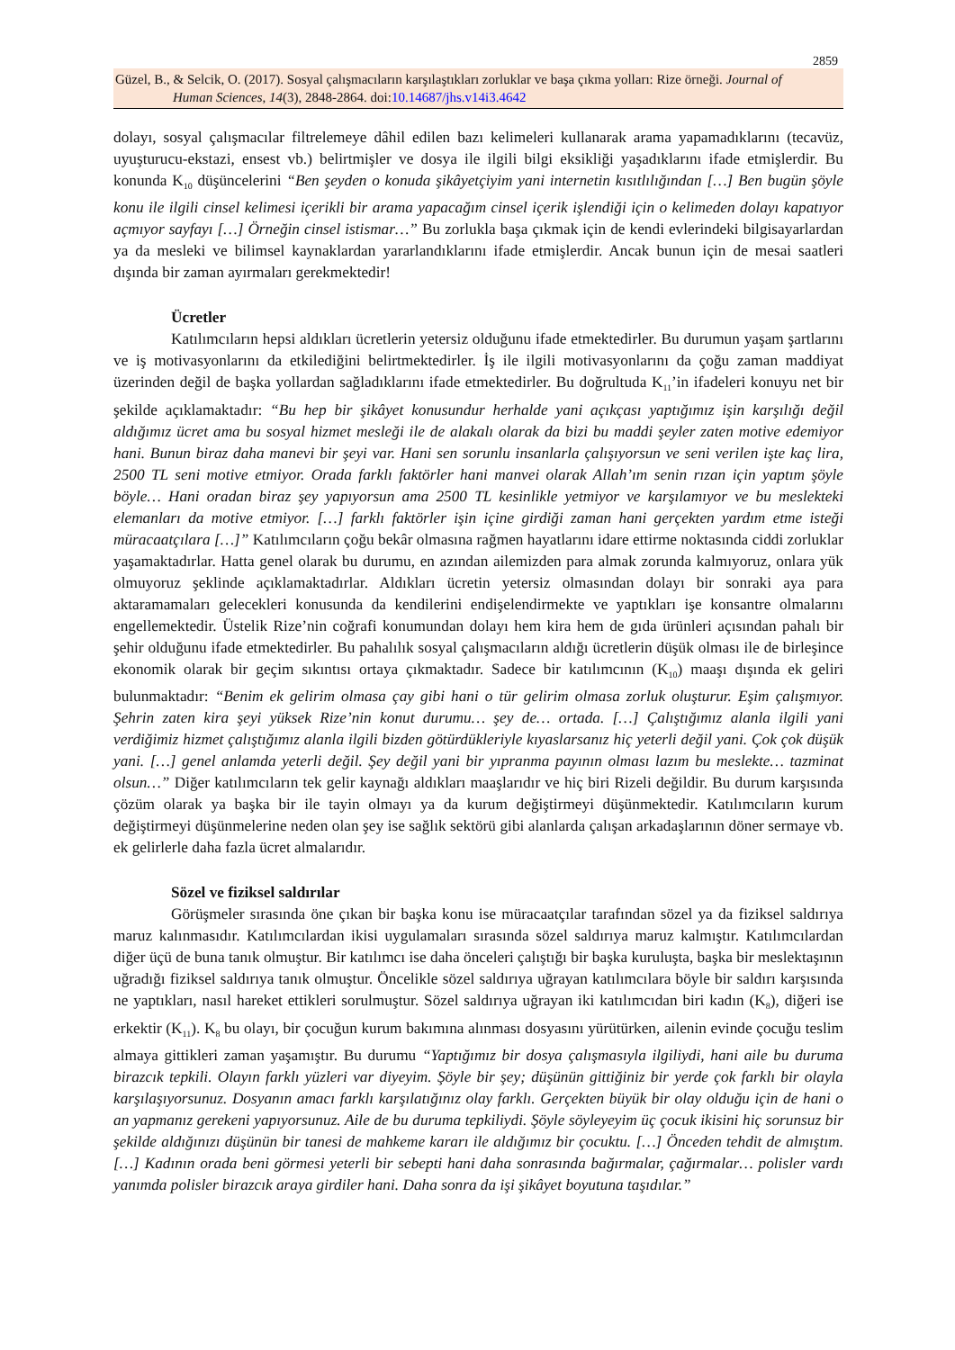2859
Güzel, B., & Selcik, O. (2017). Sosyal çalışmacıların karşılaştıkları zorluklar ve başa çıkma yolları: Rize örneği. Journal of
Human Sciences, 14(3), 2848-2864. doi:10.14687/jhs.v14i3.4642
dolayı, sosyal çalışmacılar filtrelemeye dâhil edilen bazı kelimeleri kullanarak arama yapamadıklarını (tecavüz, uyuşturucu-ekstazi, ensest vb.) belirtmişler ve dosya ile ilgili bilgi eksikliği yaşadıklarını ifade etmişlerdir. Bu konunda K<sub>10</sub> düşüncelerini “Ben şeyden o konuda şikâyetçiyim yani internetin kısıtlılığından […] Ben bugün şöyle konu ile ilgili cinsel kelimesi içerikli bir arama yapacağım cinsel içerik işlendiği için o kelimeden dolayı kapatıyor açmıyor sayfayı […] Örneğin cinsel istismar…” Bu zorlukla başa çıkmak için de kendi evlerindeki bilgisayarlardan ya da mesleki ve bilimsel kaynaklardan yararlandıklarını ifade etmişlerdir. Ancak bunun için de mesai saatleri dışında bir zaman ayırmaları gerekmektedir!
Ücretler
Katılımcıların hepsi aldıkları ücretlerin yetersiz olduğunu ifade etmektedirler. Bu durumun yaşam şartlarını ve iş motivasyonlarını da etkilediğini belirtmektedirler. İş ile ilgili motivasyonlarını da çoğu zaman maddiyat üzerinden değil de başka yollardan sağladıklarını ifade etmektedirler. Bu doğrultuda K<sub>11</sub>’in ifadeleri konuyu net bir şekilde açıklamaktadır: “Bu hep bir şikâyet konusundur herhalde yani açıkçası yaptığımız işin karşılığı değil aldığımız ücret ama bu sosyal hizmet mesleği ile de alakalı olarak da bizi bu maddi şeyler zaten motive edemiyor hani. Bunun biraz daha manevi bir şeyi var. Hani sen sorunlu insanlarla çalışıyorsun ve seni verilen işte kaç lira, 2500 TL seni motive etmiyor. Orada farklı faktörler hani manvei olarak Allah’ım senin rızan için yaptım şöyle böyle… Hani oradan biraz şey yapıyorsun ama 2500 TL kesinlikle yetmiyor ve karşılamıyor ve bu meslekteki elemanları da motive etmiyor. […] farklı faktörler işin içine girdiği zaman hani gerçekten yardım etme isteği müracaatçılara […]” Katılımcıların çoğu bekâr olmasına rağmen hayatlarını idare ettirme noktasında ciddi zorluklar yaşamaktadırlar. Hatta genel olarak bu durumu, en azından ailemizden para almak zorunda kalmıyoruz, onlara yük olmuyoruz şeklinde açıklamaktadırlar. Aldıkları ücretin yetersiz olmasından dolayı bir sonraki aya para aktaramamaları gelecekleri konusunda da kendilerini endişelendirmekte ve yaptıkları işe konsantre olmalarını engellemektedir. Üstelik Rize’nin coğrafi konumundan dolayı hem kira hem de gıda ürünleri açısından pahalı bir şehir olduğunu ifade etmektedirler. Bu pahalılık sosyal çalışmacıların aldığı ücretlerin düşük olması ile de birleşince ekonomik olarak bir geçim sıkıntısı ortaya çıkmaktadır. Sadece bir katılımcının (K<sub>10</sub>) maaşı dışında ek geliri bulunmaktadır: “Benim ek gelirim olmasa çay gibi hani o tür gelirim olmasa zorluk oluşturur. Eşim çalışmıyor. Şehrin zaten kira şeyi yüksek Rize’nin konut durumu… şey de… ortada. […] Çalıştığımız alanla ilgili yani verdiğimiz hizmet çalıştığımız alanla ilgili bizden götürdükleriyle kıyaslarsanız hiç yeterli değil yani. Çok çok düşük yani. […] genel anlamda yeterli değil. Şey değil yani bir yıpranma payının olması lazım bu meslekte… tazminat olsun…” Diğer katılımcıların tek gelir kaynağı aldıkları maaşlarıdır ve hiç biri Rizeli değildir. Bu durum karşısında çözüm olarak ya başka bir ile tayin olmayı ya da kurum değiştirmeyi düşünmektedir. Katılımcıların kurum değiştirmeyi düşünmelerine neden olan şey ise sağlık sektörü gibi alanlarda çalışan arkadaşlarının döner sermaye vb. ek gelirlerle daha fazla ücret almalarıdır.
Sözel ve fiziksel saldırılar
Görüşmeler sırasında öne çıkan bir başka konu ise müracaatçılar tarafından sözel ya da fiziksel saldırıya maruz kalınmasıdır. Katılımcılardan ikisi uygulamaları sırasında sözel saldırıya maruz kalmıştır. Katılımcılardan diğer üçü de buna tanık olmuştur. Bir katılımcı ise daha önceleri çalıştığı bir başka kuruluşta, başka bir meslektaşının uğradığı fiziksel saldırıya tanık olmuştur. Öncelikle sözel saldırıya uğrayan katılımcılara böyle bir saldırı karşısında ne yaptıkları, nasıl hareket ettikleri sorulmuştur. Sözel saldırıya uğrayan iki katılımcıdan biri kadın (K<sub>8</sub>), diğeri ise erkektir (K<sub>11</sub>). K<sub>8</sub> bu olayı, bir çocuğun kurum bakımına alınması dosyasını yürütürken, ailenin evinde çocuğu teslim almaya gittikleri zaman yaşamıştır. Bu durumu “Yaptığımız bir dosya çalışmasıyla ilgiliydi, hani aile bu duruma birazcık tepkili. Olayın farklı yüzleri var diyeyim. Şöyle bir şey; düşünün gittiğiniz bir yerde çok farklı bir olayla karşılaşıyorsunuz. Dosyanın amacı farklı karşılatığınız olay farklı. Gerçekten büyük bir olay olduğu için de hani o an yapmanız gerekeni yapıyorsunuz. Aile de bu duruma tepkiliydi. Şöyle söyleyeyim üç çocuk ikisini hiç sorunsuz bir şekilde aldığınızı düşünün bir tanesi de mahkeme kararı ile aldığımız bir çocuktu. […] Önceden tehdit de almıştım. […] Kadının orada beni görmesi yeterli bir sebepti hani daha sonrasında bağırmalar, çağırmalar… polisler vardı yanımda polisler birazcık araya girdiler hani. Daha sonra da işi şikâyet boyutuna taşıdılar.”